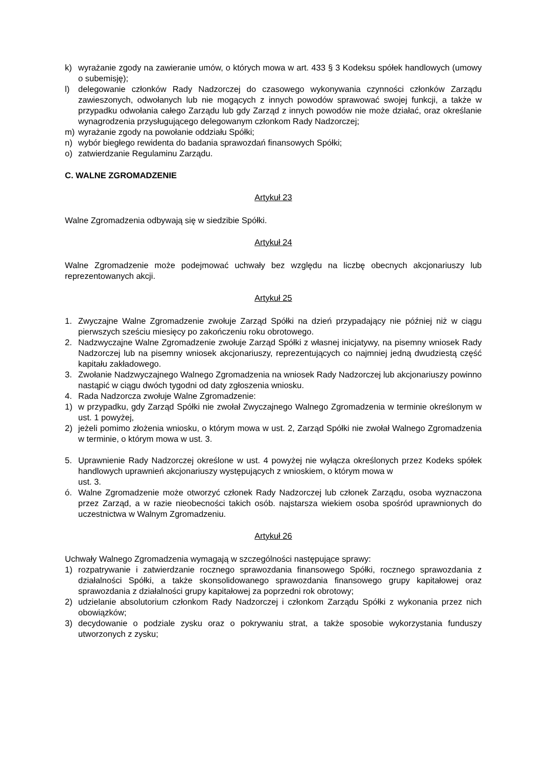k) wyrażanie zgody na zawieranie umów, o których mowa w art. 433 § 3 Kodeksu spółek handlowych (umowy o subemisję);
l) delegowanie członków Rady Nadzorczej do czasowego wykonywania czynności członków Zarządu zawieszonych, odwołanych lub nie mogących z innych powodów sprawować swojej funkcji, a także w przypadku odwołania całego Zarządu lub gdy Zarząd z innych powodów nie może działać, oraz określanie wynagrodzenia przysługującego delegowanym członkom Rady Nadzorczej;
m) wyrażanie zgody na powołanie oddziału Spółki;
n) wybór biegłego rewidenta do badania sprawozdań finansowych Spółki;
o) zatwierdzanie Regulaminu Zarządu.
C. WALNE ZGROMADZENIE
Artykuł 23
Walne Zgromadzenia odbywają się w siedzibie Spółki.
Artykuł 24
Walne Zgromadzenie może podejmować uchwały bez względu na liczbę obecnych akcjonariuszy lub reprezentowanych akcji.
Artykuł 25
1. Zwyczajne Walne Zgromadzenie zwołuje Zarząd Spółki na dzień przypadający nie później niż w ciągu pierwszych sześciu miesięcy po zakończeniu roku obrotowego.
2. Nadzwyczajne Walne Zgromadzenie zwołuje Zarząd Spółki z własnej inicjatywy, na pisemny wniosek Rady Nadzorczej lub na pisemny wniosek akcjonariuszy, reprezentujących co najmniej jedną dwudziestą część kapitału zakładowego.
3. Zwołanie Nadzwyczajnego Walnego Zgromadzenia na wniosek Rady Nadzorczej lub akcjonariuszy powinno nastąpić w ciągu dwóch tygodni od daty zgłoszenia wniosku.
4. Rada Nadzorcza zwołuje Walne Zgromadzenie:
1) w przypadku, gdy Zarząd Spółki nie zwołał Zwyczajnego Walnego Zgromadzenia w terminie określonym w ust. 1 powyżej,
2) jeżeli pomimo złożenia wniosku, o którym mowa w ust. 2, Zarząd Spółki nie zwołał Walnego Zgromadzenia w terminie, o którym mowa w ust. 3.
5. Uprawnienie Rady Nadzorczej określone w ust. 4 powyżej nie wyłącza określonych przez Kodeks spółek handlowych uprawnień akcjonariuszy występujących z wnioskiem, o którym mowa w
ust. 3.
ó. Walne Zgromadzenie może otworzyć członek Rady Nadzorczej lub członek Zarządu, osoba wyznaczona przez Zarząd, a w razie nieobecności takich osób. najstarsza wiekiem osoba spośród uprawnionych do uczestnictwa w Walnym Zgromadzeniu.
Artykuł 26
Uchwały Walnego Zgromadzenia wymagają w szczególności następujące sprawy:
1) rozpatrywanie i zatwierdzanie rocznego sprawozdania finansowego Spółki, rocznego sprawozdania z działalności Spółki, a także skonsolidowanego sprawozdania finansowego grupy kapitałowej oraz sprawozdania z działalności grupy kapitałowej za poprzedni rok obrotowy;
2) udzielanie absolutorium członkom Rady Nadzorczej i członkom Zarządu Spółki z wykonania przez nich obowiązków;
3) decydowanie o podziale zysku oraz o pokrywaniu strat, a także sposobie wykorzystania funduszy utworzonych z zysku;